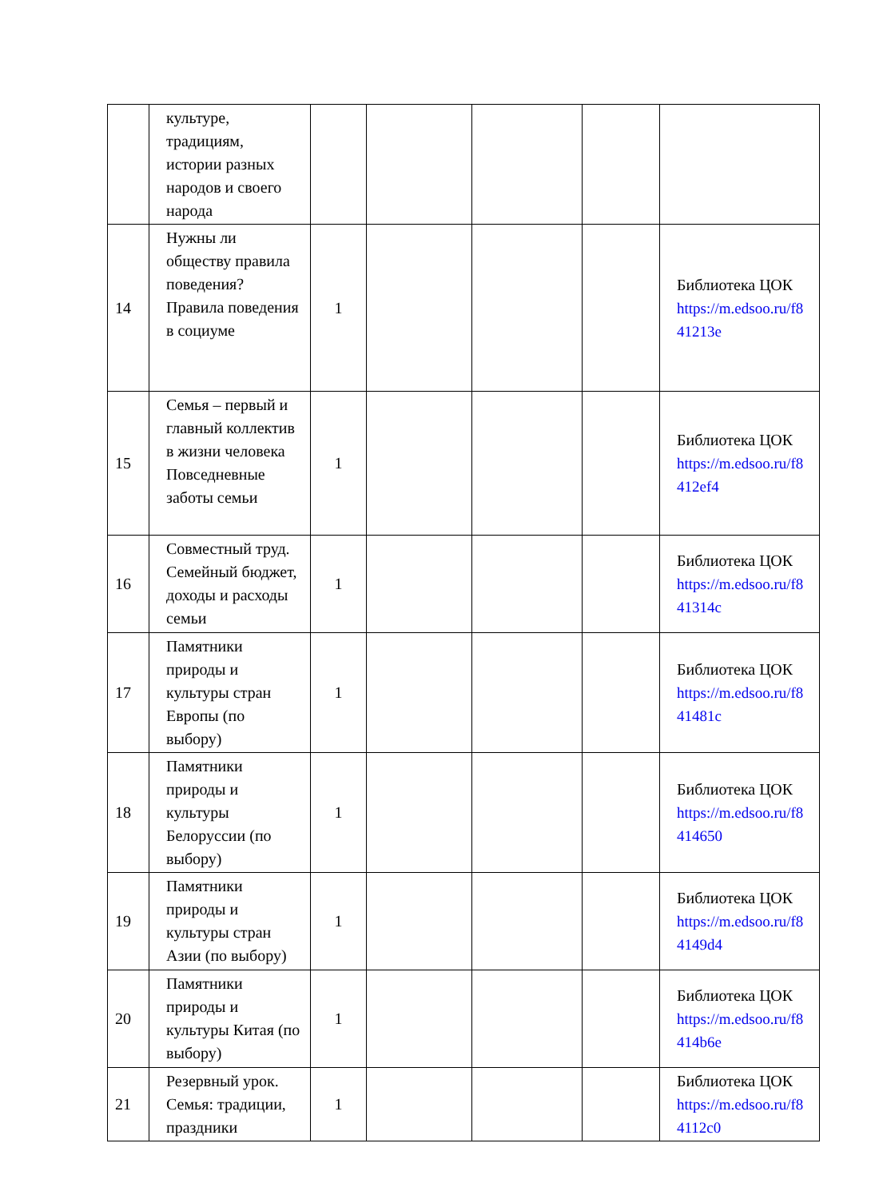| | культуре, традициям, истории разных народов и своего народа | | | | | |
| 14 | Нужны ли обществу правила поведения? Правила поведения в социуме | 1 | | | | Библиотека ЦОК https://m.edsoo.ru/f8 41213e |
| 15 | Семья – первый и главный коллектив в жизни человека Повседневные заботы семьи | 1 | | | | Библиотека ЦОК https://m.edsoo.ru/f8 412ef4 |
| 16 | Совместный труд. Семейный бюджет, доходы и расходы семьи | 1 | | | | Библиотека ЦОК https://m.edsoo.ru/f8 41314c |
| 17 | Памятники природы и культуры стран Европы (по выбору) | 1 | | | | Библиотека ЦОК https://m.edsoo.ru/f8 41481c |
| 18 | Памятники природы и культуры Белоруссии (по выбору) | 1 | | | | Библиотека ЦОК https://m.edsoo.ru/f8 414650 |
| 19 | Памятники природы и культуры стран Азии (по выбору) | 1 | | | | Библиотека ЦОК https://m.edsoo.ru/f8 4149d4 |
| 20 | Памятники природы и культуры Китая (по выбору) | 1 | | | | Библиотека ЦОК https://m.edsoo.ru/f8 414b6e |
| 21 | Резервный урок. Семья: традиции, праздники | 1 | | | | Библиотека ЦОК https://m.edsoo.ru/f8 4112c0 |